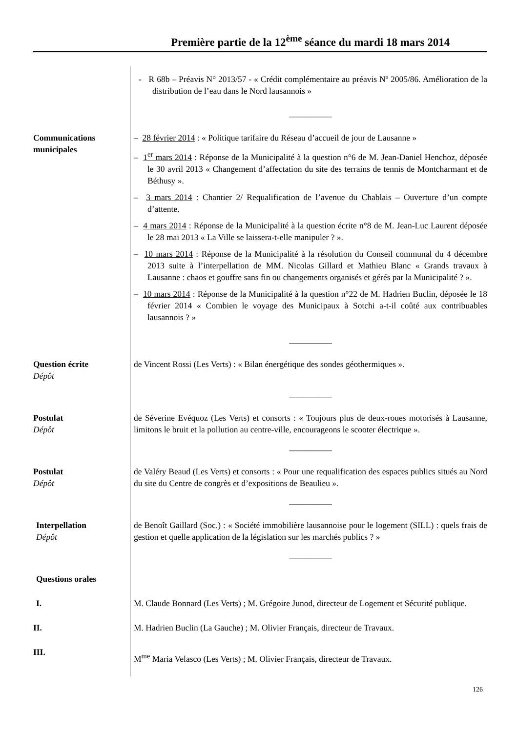Première partie de la 12<sup>ème</sup> séance du mardi 18 mars 2014
- R 68b – Préavis N° 2013/57 - « Crédit complémentaire au préavis Nº 2005/86. Amélioration de la distribution de l’eau dans le Nord lausannois »
__________
Communications municipales
– 28 février 2014 : « Politique tarifaire du Réseau d’accueil de jour de Lausanne »
– 1<sup>er</sup> mars 2014 : Réponse de la Municipalité à la question n°6 de M. Jean-Daniel Henchoz, déposée le 30 avril 2013 « Changement d’affectation du site des terrains de tennis de Montcharmant et de Béthusy ».
– 3 mars 2014 : Chantier 2/ Requalification de l’avenue du Chablais – Ouverture d’un compte d’attente.
– 4 mars 2014 : Réponse de la Municipalité à la question écrite n°8 de M. Jean-Luc Laurent déposée le 28 mai 2013 « La Ville se laissera-t-elle manipuler ? ».
– 10 mars 2014 : Réponse de la Municipalité à la résolution du Conseil communal du 4 décembre 2013 suite à l’interpellation de MM. Nicolas Gillard et Mathieu Blanc « Grands travaux à Lausanne : chaos et gouffre sans fin ou changements organisés et gérés par la Municipalité ? ».
– 10 mars 2014 : Réponse de la Municipalité à la question n°22 de M. Hadrien Buclin, déposée le 18 février 2014 « Combien le voyage des Municipaux à Sotchi a-t-il coûté aux contribuables lausannois ? »
__________
Question écrite
Dépôt
de Vincent Rossi (Les Verts) : « Bilan énergétique des sondes géothermiques ».
__________
Postulat
Dépôt
de Séverine Evéquoz (Les Verts) et consorts : « Toujours plus de deux-roues motorisés à Lausanne, limitons le bruit et la pollution au centre-ville, encourageons le scooter électrique ».
__________
Postulat
Dépôt
de Valéry Beaud (Les Verts) et consorts : « Pour une requalification des espaces publics situés au Nord du site du Centre de congrès et d’expositions de Beaulieu ».
__________
Interpellation
Dépôt
de Benoît Gaillard (Soc.) : « Société immobilière lausannoise pour le logement (SILL) : quels frais de gestion et quelle application de la législation sur les marchés publics ? »
__________
Questions orales
I. M. Claude Bonnard (Les Verts) ; M. Grégoire Junod, directeur de Logement et Sécurité publique.
II. M. Hadrien Buclin (La Gauche) ; M. Olivier Français, directeur de Travaux.
III.
M<sup>me</sup> Maria Velasco (Les Verts) ; M. Olivier Français, directeur de Travaux.
126